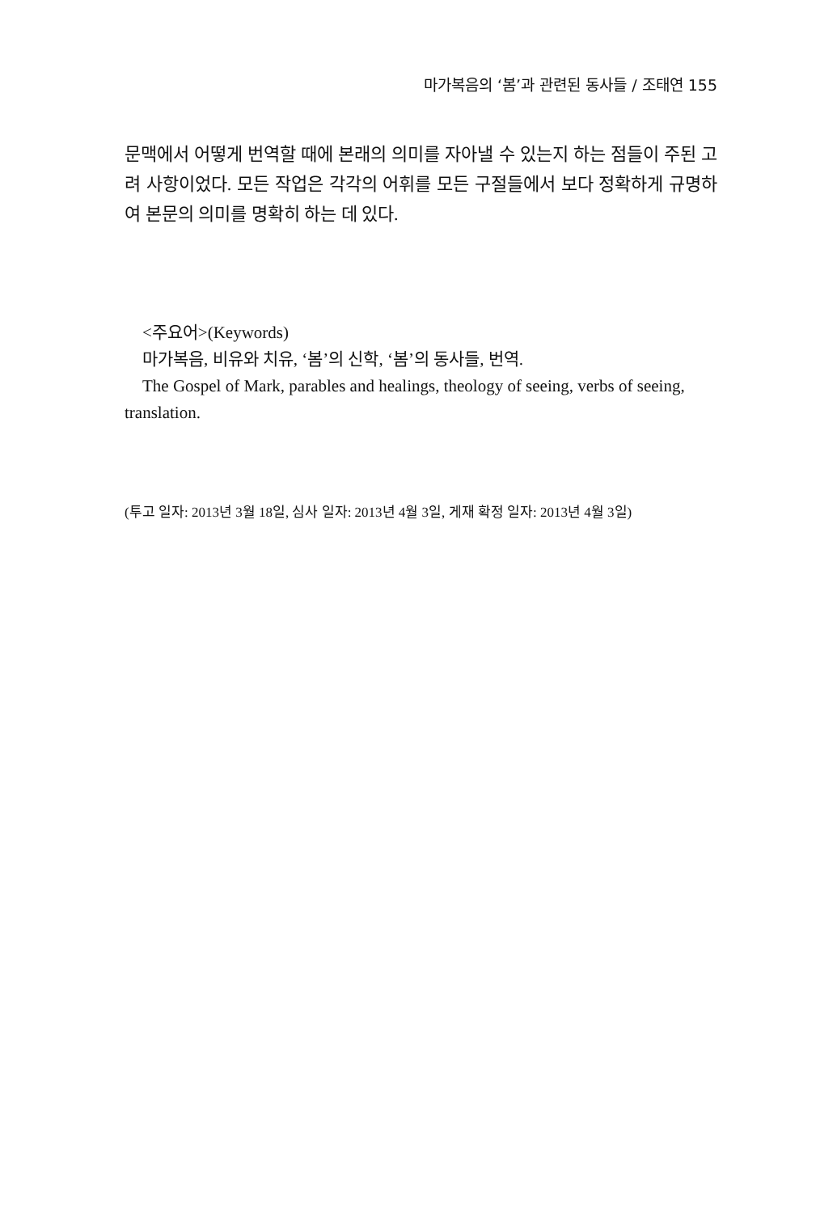마가복음의 ‘봄’과 관련된 동사들 / 조태연 155
문맥에서 어떻게 번역할 때에 본래의 의미를 자아낼 수 있는지 하는 점들이 주된 고려 사항이었다. 모든 작업은 각각의 어휘를 모든 구절들에서 보다 정확하게 규명하여 본문의 의미를 명확히 하는 데 있다.
<주요어>(Keywords)
마가복음, 비유와 치유, ‘봄’의 신학, ‘봄’의 동사들, 번역.
The Gospel of Mark, parables and healings, theology of seeing, verbs of seeing, translation.
(투고 일자: 2013년 3월 18일, 심사 일자: 2013년 4월 3일, 게재 확정 일자: 2013년 4월 3일)